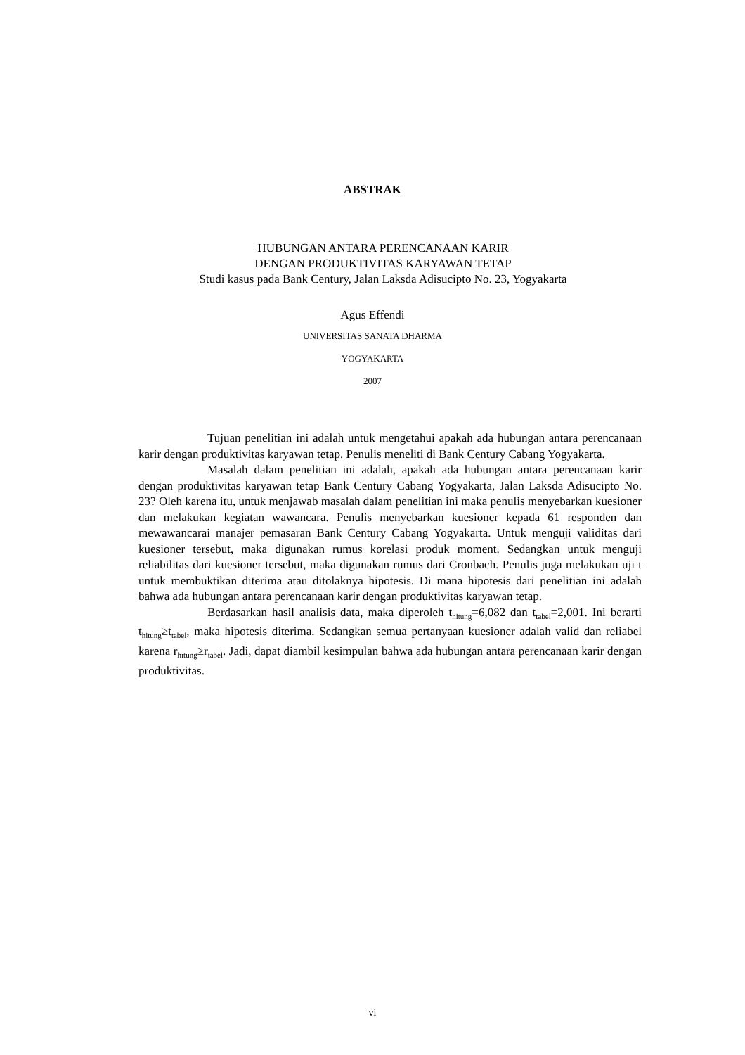ABSTRAK
HUBUNGAN ANTARA PERENCANAAN KARIR
DENGAN PRODUKTIVITAS KARYAWAN TETAP
Studi kasus pada Bank Century, Jalan Laksda Adisucipto No. 23, Yogyakarta
Agus Effendi
UNIVERSITAS SANATA DHARMA
YOGYAKARTA
2007
Tujuan penelitian ini adalah untuk mengetahui apakah ada hubungan antara perencanaan karir dengan produktivitas karyawan tetap. Penulis meneliti di Bank Century Cabang Yogyakarta.
Masalah dalam penelitian ini adalah, apakah ada hubungan antara perencanaan karir dengan produktivitas karyawan tetap Bank Century Cabang Yogyakarta, Jalan Laksda Adisucipto No. 23? Oleh karena itu, untuk menjawab masalah dalam penelitian ini maka penulis menyebarkan kuesioner dan melakukan kegiatan wawancara. Penulis menyebarkan kuesioner kepada 61 responden dan mewawancarai manajer pemasaran Bank Century Cabang Yogyakarta. Untuk menguji validitas dari kuesioner tersebut, maka digunakan rumus korelasi produk moment. Sedangkan untuk menguji reliabilitas dari kuesioner tersebut, maka digunakan rumus dari Cronbach. Penulis juga melakukan uji t untuk membuktikan diterima atau ditolaknya hipotesis. Di mana hipotesis dari penelitian ini adalah bahwa ada hubungan antara perencanaan karir dengan produktivitas karyawan tetap.
Berdasarkan hasil analisis data, maka diperoleh t<sub>hitung</sub>=6,082 dan t<sub>tabel</sub>=2,001. Ini berarti t<sub>hitung</sub>≥t<sub>tabel</sub>, maka hipotesis diterima. Sedangkan semua pertanyaan kuesioner adalah valid dan reliabel karena r<sub>hitung</sub>≥r<sub>tabel</sub>. Jadi, dapat diambil kesimpulan bahwa ada hubungan antara perencanaan karir dengan produktivitas.
vi